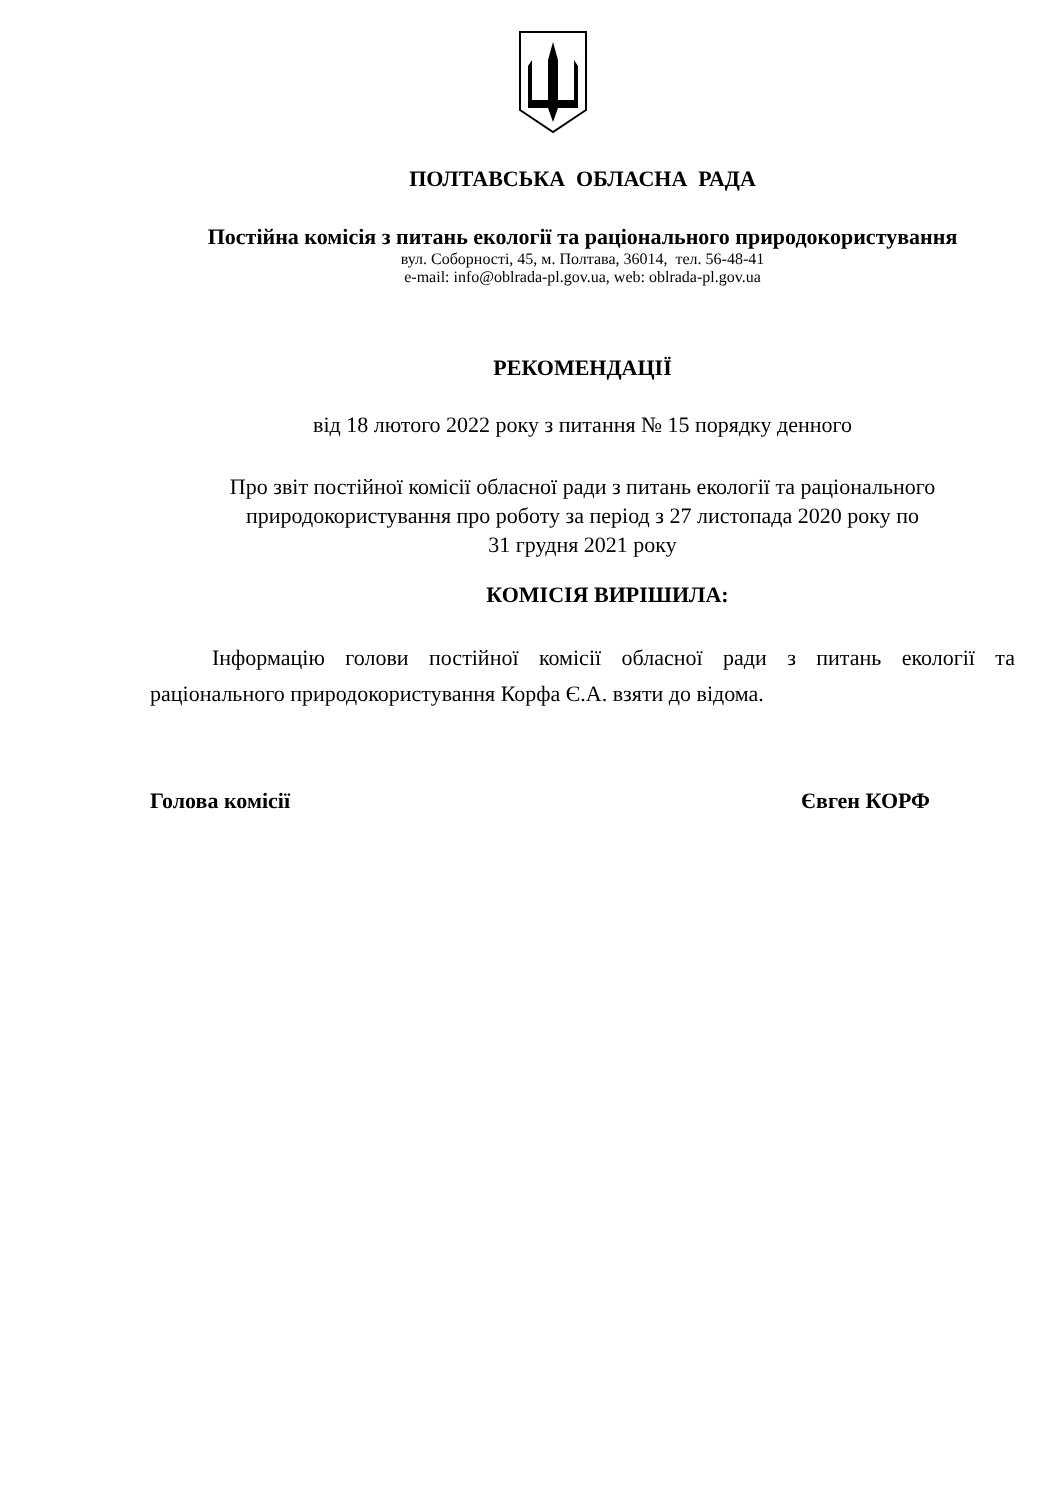ПОЛТАВСЬКА ОБЛАСНА РАДА
Постійна комісія з питань екології та раціонального природокористування
вул. Соборності, 45, м. Полтава, 36014, тел. 56-48-41
e-mail: info@oblrada-pl.gov.ua, web: oblrada-pl.gov.ua
РЕКОМЕНДАЦІЇ
від 18 лютого 2022 року з питання № 15 порядку денного
Про звіт постійної комісії обласної ради з питань екології та раціонального
природокористування про роботу за період з 27 листопада 2020 року по
31 грудня 2021 року
КОМІСІЯ ВИРІШИЛА:
Інформацію голови постійної комісії обласної ради з питань екології та раціонального природокористування Корфа Є.А. взяти до відома.
Голова комісії Євген КОРФ